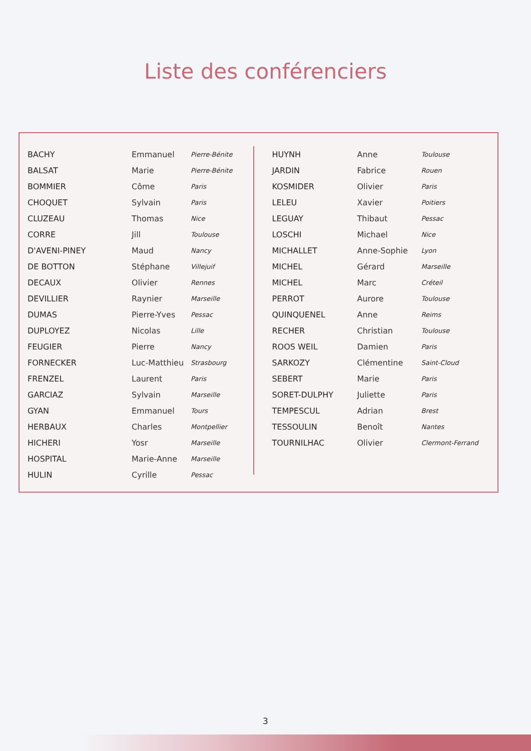Liste des conférenciers
| BACHY | Emmanuel | Pierre-Bénite |
| BALSAT | Marie | Pierre-Bénite |
| BOMMIER | Côme | Paris |
| CHOQUET | Sylvain | Paris |
| CLUZEAU | Thomas | Nice |
| CORRE | Jill | Toulouse |
| D'AVENI-PINEY | Maud | Nancy |
| DE BOTTON | Stéphane | Villejuif |
| DECAUX | Olivier | Rennes |
| DEVILLIER | Raynier | Marseille |
| DUMAS | Pierre-Yves | Pessac |
| DUPLOYEZ | Nicolas | Lille |
| FEUGIER | Pierre | Nancy |
| FORNECKER | Luc-Matthieu | Strasbourg |
| FRENZEL | Laurent | Paris |
| GARCIAZ | Sylvain | Marseille |
| GYAN | Emmanuel | Tours |
| HERBAUX | Charles | Montpellier |
| HICHERI | Yosr | Marseille |
| HOSPITAL | Marie-Anne | Marseille |
| HULIN | Cyrille | Pessac |
| HUYNH | Anne | Toulouse |
| JARDIN | Fabrice | Rouen |
| KOSMIDER | Olivier | Paris |
| LELEU | Xavier | Poitiers |
| LEGUAY | Thibaut | Pessac |
| LOSCHI | Michael | Nice |
| MICHALLET | Anne-Sophie | Lyon |
| MICHEL | Gérard | Marseille |
| MICHEL | Marc | Créteil |
| PERROT | Aurore | Toulouse |
| QUINQUENEL | Anne | Reims |
| RECHER | Christian | Toulouse |
| ROOS WEIL | Damien | Paris |
| SARKOZY | Clémentine | Saint-Cloud |
| SEBERT | Marie | Paris |
| SORET-DULPHY | Juliette | Paris |
| TEMPESCUL | Adrian | Brest |
| TESSOULIN | Benoît | Nantes |
| TOURNILHAC | Olivier | Clermont-Ferrand |
3